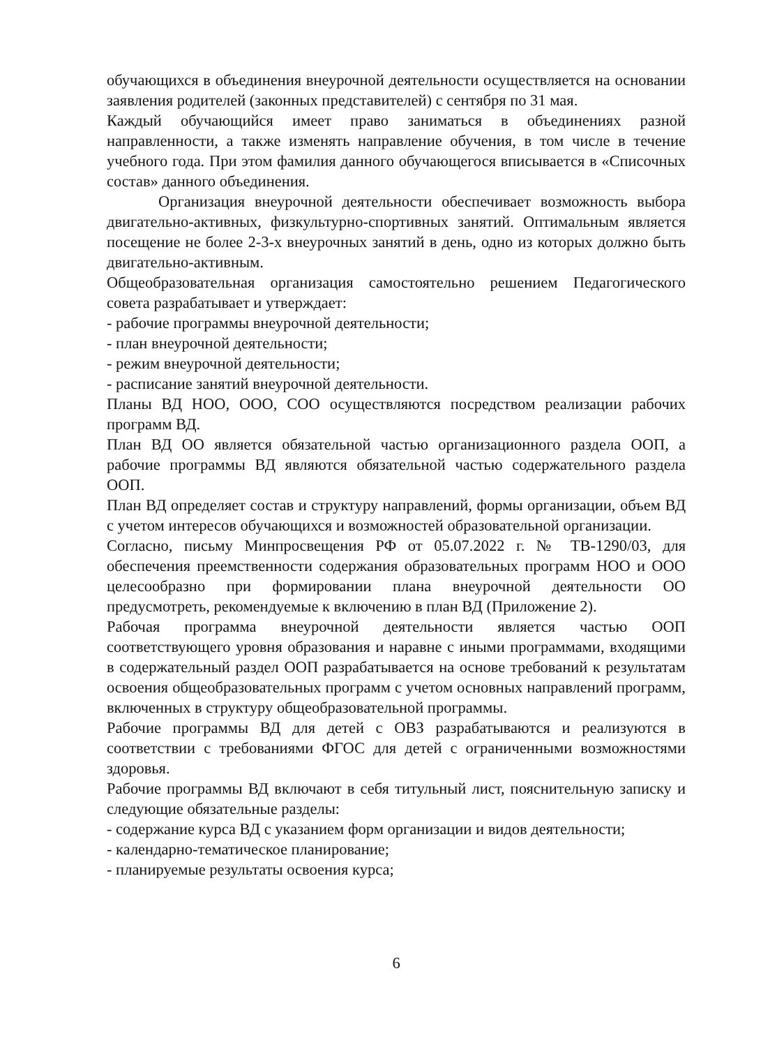обучающихся в объединения внеурочной деятельности осуществляется на основании заявления родителей (законных представителей) с сентября по 31 мая.
Каждый обучающийся имеет право заниматься в объединениях разной направленности, а также изменять направление обучения, в том числе в течение учебного года. При этом фамилия данного обучающегося вписывается в «Списочных состав» данного объединения.
Организация внеурочной деятельности обеспечивает возможность выбора двигательно-активных, физкультурно-спортивных занятий. Оптимальным является посещение не более 2-3-х внеурочных занятий в день, одно из которых должно быть двигательно-активным.
Общеобразовательная организация самостоятельно решением Педагогического совета разрабатывает и утверждает:
- рабочие программы внеурочной деятельности;
- план внеурочной деятельности;
- режим внеурочной деятельности;
- расписание занятий внеурочной деятельности.
Планы ВД НОО, ООО, СОО осуществляются посредством реализации рабочих программ ВД.
План ВД ОО является обязательной частью организационного раздела ООП, а рабочие программы ВД являются обязательной частью содержательного раздела ООП.
План ВД определяет состав и структуру направлений, формы организации, объем ВД с учетом интересов обучающихся и возможностей образовательной организации.
Согласно, письму Минпросвещения РФ от 05.07.2022 г. № ТВ-1290/03, для обеспечения преемственности содержания образовательных программ НОО и ООО целесообразно при формировании плана внеурочной деятельности ОО предусмотреть, рекомендуемые к включению в план ВД (Приложение 2).
Рабочая программа внеурочной деятельности является частью ООП соответствующего уровня образования и наравне с иными программами, входящими в содержательный раздел ООП разрабатывается на основе требований к результатам освоения общеобразовательных программ с учетом основных направлений программ, включенных в структуру общеобразовательной программы.
Рабочие программы ВД для детей с ОВЗ разрабатываются и реализуются в соответствии с требованиями ФГОС для детей с ограниченными возможностями здоровья.
Рабочие программы ВД включают в себя титульный лист, пояснительную записку и следующие обязательные разделы:
- содержание курса ВД с указанием форм организации и видов деятельности;
- календарно-тематическое планирование;
- планируемые результаты освоения курса;
6